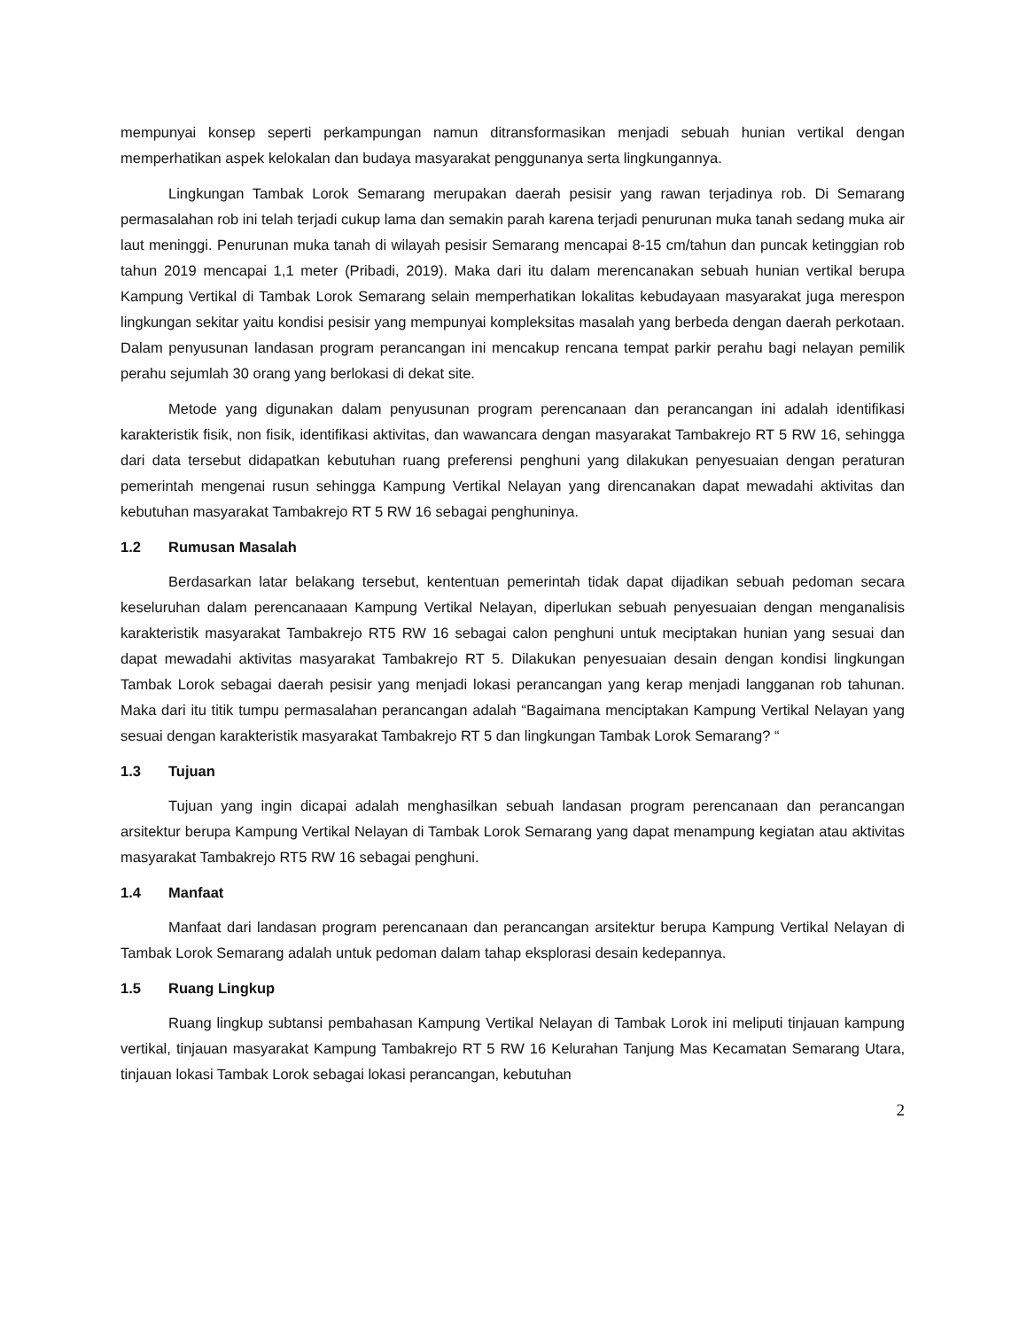mempunyai konsep seperti perkampungan namun ditransformasikan menjadi sebuah hunian vertikal dengan memperhatikan aspek kelokalan dan budaya masyarakat penggunanya serta lingkungannya.
Lingkungan Tambak Lorok Semarang merupakan daerah pesisir yang rawan terjadinya rob. Di Semarang permasalahan rob ini telah terjadi cukup lama dan semakin parah karena terjadi penurunan muka tanah sedang muka air laut meninggi. Penurunan muka tanah di wilayah pesisir Semarang mencapai 8-15 cm/tahun dan puncak ketinggian rob tahun 2019 mencapai 1,1 meter (Pribadi, 2019). Maka dari itu dalam merencanakan sebuah hunian vertikal berupa Kampung Vertikal di Tambak Lorok Semarang selain memperhatikan lokalitas kebudayaan masyarakat juga merespon lingkungan sekitar yaitu kondisi pesisir yang mempunyai kompleksitas masalah yang berbeda dengan daerah perkotaan. Dalam penyusunan landasan program perancangan ini mencakup rencana tempat parkir perahu bagi nelayan pemilik perahu sejumlah 30 orang yang berlokasi di dekat site.
Metode yang digunakan dalam penyusunan program perencanaan dan perancangan ini adalah identifikasi karakteristik fisik, non fisik, identifikasi aktivitas, dan wawancara dengan masyarakat Tambakrejo RT 5 RW 16, sehingga dari data tersebut didapatkan kebutuhan ruang preferensi penghuni yang dilakukan penyesuaian dengan peraturan pemerintah mengenai rusun sehingga Kampung Vertikal Nelayan yang direncanakan dapat mewadahi aktivitas dan kebutuhan masyarakat Tambakrejo RT 5 RW 16 sebagai penghuninya.
1.2 Rumusan Masalah
Berdasarkan latar belakang tersebut, kententuan pemerintah tidak dapat dijadikan sebuah pedoman secara keseluruhan dalam perencanaaan Kampung Vertikal Nelayan, diperlukan sebuah penyesuaian dengan menganalisis karakteristik masyarakat Tambakrejo RT5 RW 16 sebagai calon penghuni untuk meciptakan hunian yang sesuai dan dapat mewadahi aktivitas masyarakat Tambakrejo RT 5. Dilakukan penyesuaian desain dengan kondisi lingkungan Tambak Lorok sebagai daerah pesisir yang menjadi lokasi perancangan yang kerap menjadi langganan rob tahunan. Maka dari itu titik tumpu permasalahan perancangan adalah “Bagaimana menciptakan Kampung Vertikal Nelayan yang sesuai dengan karakteristik masyarakat Tambakrejo RT 5 dan lingkungan Tambak Lorok Semarang? “
1.3 Tujuan
Tujuan yang ingin dicapai adalah menghasilkan sebuah landasan program perencanaan dan perancangan arsitektur berupa Kampung Vertikal Nelayan di Tambak Lorok Semarang yang dapat menampung kegiatan atau aktivitas masyarakat Tambakrejo RT5 RW 16 sebagai penghuni.
1.4 Manfaat
Manfaat dari landasan program perencanaan dan perancangan arsitektur berupa Kampung Vertikal Nelayan di Tambak Lorok Semarang adalah untuk pedoman dalam tahap eksplorasi desain kedepannya.
1.5 Ruang Lingkup
Ruang lingkup subtansi pembahasan Kampung Vertikal Nelayan di Tambak Lorok ini meliputi tinjauan kampung vertikal, tinjauan masyarakat Kampung Tambakrejo RT 5 RW 16 Kelurahan Tanjung Mas Kecamatan Semarang Utara, tinjauan lokasi Tambak Lorok sebagai lokasi perancangan, kebutuhan
2